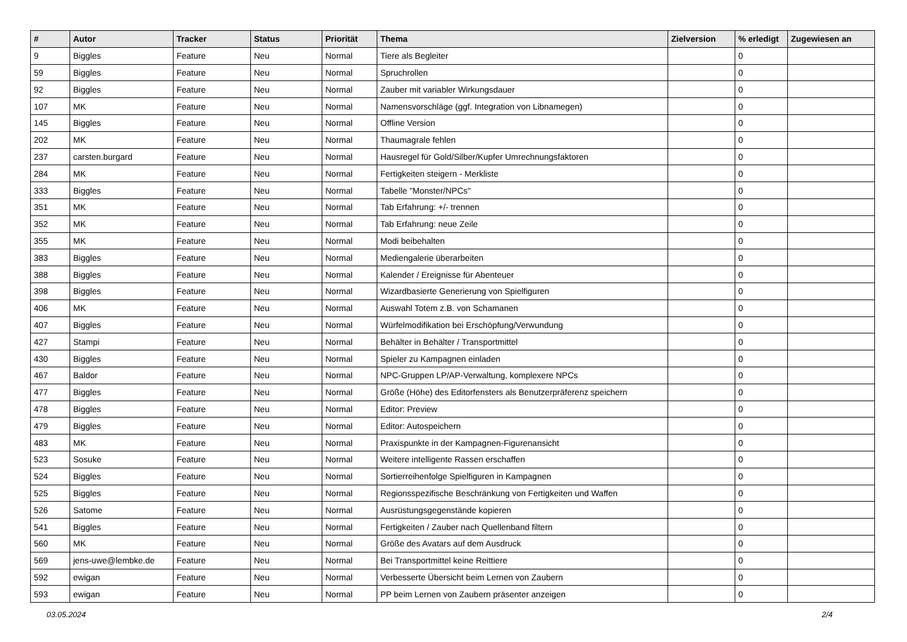| # | Autor | Tracker | Status | Priorität | Thema | Zielversion | % erledigt | Zugewiesen an |
| --- | --- | --- | --- | --- | --- | --- | --- | --- |
| 9 | Biggles | Feature | Neu | Normal | Tiere als Begleiter | | 0 | |
| 59 | Biggles | Feature | Neu | Normal | Spruchrollen | | 0 | |
| 92 | Biggles | Feature | Neu | Normal | Zauber mit variabler Wirkungsdauer | | 0 | |
| 107 | MK | Feature | Neu | Normal | Namensvorschläge (ggf. Integration von Libnamegen) | | 0 | |
| 145 | Biggles | Feature | Neu | Normal | Offline Version | | 0 | |
| 202 | MK | Feature | Neu | Normal | Thaumagrale fehlen | | 0 | |
| 237 | carsten.burgard | Feature | Neu | Normal | Hausregel für Gold/Silber/Kupfer Umrechnungsfaktoren | | 0 | |
| 284 | MK | Feature | Neu | Normal | Fertigkeiten steigern - Merkliste | | 0 | |
| 333 | Biggles | Feature | Neu | Normal | Tabelle "Monster/NPCs" | | 0 | |
| 351 | MK | Feature | Neu | Normal | Tab Erfahrung: +/- trennen | | 0 | |
| 352 | MK | Feature | Neu | Normal | Tab Erfahrung: neue Zeile | | 0 | |
| 355 | MK | Feature | Neu | Normal | Modi beibehalten | | 0 | |
| 383 | Biggles | Feature | Neu | Normal | Mediengalerie überarbeiten | | 0 | |
| 388 | Biggles | Feature | Neu | Normal | Kalender / Ereignisse für Abenteuer | | 0 | |
| 398 | Biggles | Feature | Neu | Normal | Wizardbasierte Generierung von Spielfiguren | | 0 | |
| 406 | MK | Feature | Neu | Normal | Auswahl Totem z.B. von Schamanen | | 0 | |
| 407 | Biggles | Feature | Neu | Normal | Würfelmodifikation bei Erschöpfung/Verwundung | | 0 | |
| 427 | Stampi | Feature | Neu | Normal | Behälter in Behälter / Transportmittel | | 0 | |
| 430 | Biggles | Feature | Neu | Normal | Spieler zu Kampagnen einladen | | 0 | |
| 467 | Baldor | Feature | Neu | Normal | NPC-Gruppen LP/AP-Verwaltung, komplexere NPCs | | 0 | |
| 477 | Biggles | Feature | Neu | Normal | Größe (Höhe) des Editorfensters als Benutzerpräferenz speichern | | 0 | |
| 478 | Biggles | Feature | Neu | Normal | Editor: Preview | | 0 | |
| 479 | Biggles | Feature | Neu | Normal | Editor: Autospeichern | | 0 | |
| 483 | MK | Feature | Neu | Normal | Praxispunkte in der Kampagnen-Figurenansicht | | 0 | |
| 523 | Sosuke | Feature | Neu | Normal | Weitere intelligente Rassen erschaffen | | 0 | |
| 524 | Biggles | Feature | Neu | Normal | Sortierreihenfolge Spielfiguren in Kampagnen | | 0 | |
| 525 | Biggles | Feature | Neu | Normal | Regionsspezifische Beschränkung von Fertigkeiten und Waffen | | 0 | |
| 526 | Satome | Feature | Neu | Normal | Ausrüstungsgegenstände kopieren | | 0 | |
| 541 | Biggles | Feature | Neu | Normal | Fertigkeiten / Zauber nach Quellenband filtern | | 0 | |
| 560 | MK | Feature | Neu | Normal | Größe des Avatars auf dem Ausdruck | | 0 | |
| 569 | jens-uwe@lembke.de | Feature | Neu | Normal | Bei Transportmittel keine Reittiere | | 0 | |
| 592 | ewigan | Feature | Neu | Normal | Verbesserte Übersicht beim Lernen von Zaubern | | 0 | |
| 593 | ewigan | Feature | Neu | Normal | PP beim Lernen von Zaubern präsenter anzeigen | | 0 | |
03.05.2024 2/4